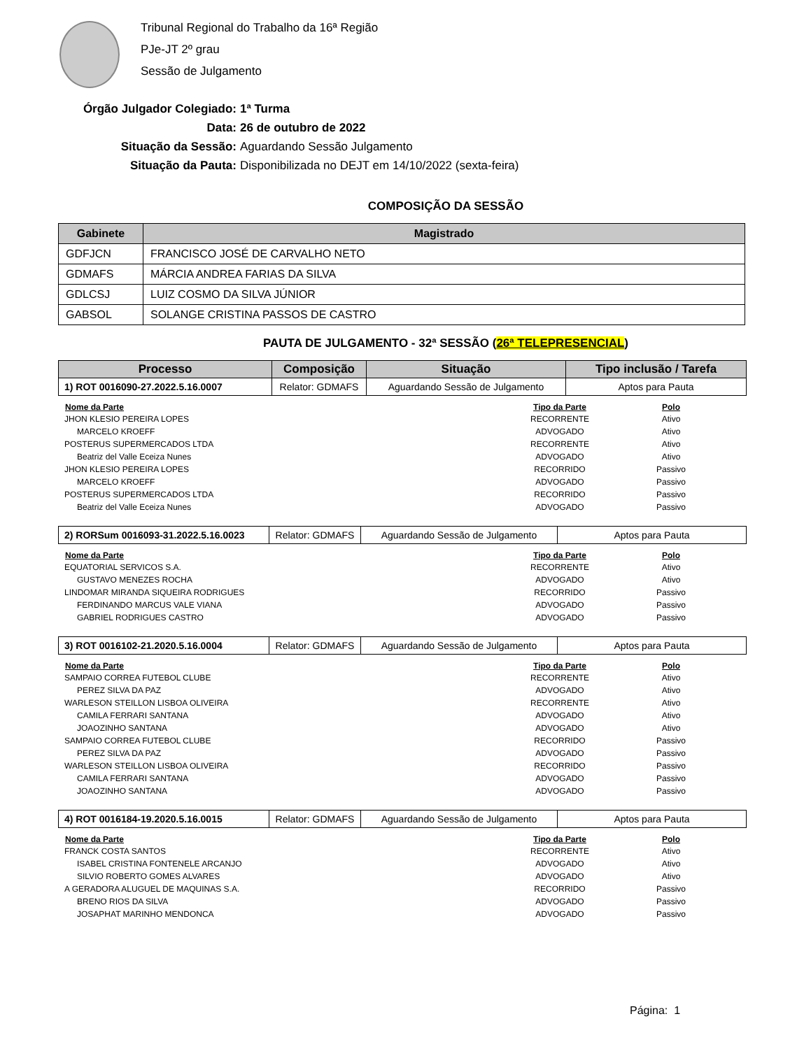Tribunal Regional do Trabalho da 16ª Região
PJe-JT 2º grau
Sessão de Julgamento
Órgão Julgador Colegiado: 1ª Turma
Data: 26 de outubro de 2022
Situação da Sessão: Aguardando Sessão Julgamento
Situação da Pauta: Disponibilizada no DEJT em 14/10/2022 (sexta-feira)
COMPOSIÇÃO DA SESSÃO
| Gabinete | Magistrado |
| --- | --- |
| GDFJCN | FRANCISCO JOSÉ DE CARVALHO NETO |
| GDMAFS | MÁRCIA ANDREA FARIAS DA SILVA |
| GDLCSJ | LUIZ COSMO DA SILVA JÚNIOR |
| GABSOL | SOLANGE CRISTINA PASSOS DE CASTRO |
PAUTA DE JULGAMENTO - 32ª SESSÃO (26ª TELEPRESENCIAL)
| Processo | Composição | Situação | Tipo inclusão / Tarefa |
| --- | --- | --- | --- |
| 1) ROT 0016090-27.2022.5.16.0007 | Relator: GDMAFS | Aguardando Sessão de Julgamento | Aptos para Pauta |
| Nome da Parte | Tipo da Parte | Polo |
| --- | --- | --- |
| JHON KLESIO PEREIRA LOPES | RECORRENTE | Ativo |
| MARCELO KROEFF | ADVOGADO | Ativo |
| POSTERUS SUPERMERCADOS LTDA | RECORRENTE | Ativo |
| Beatriz del Valle Eceiza Nunes | ADVOGADO | Ativo |
| JHON KLESIO PEREIRA LOPES | RECORRIDO | Passivo |
| MARCELO KROEFF | ADVOGADO | Passivo |
| POSTERUS SUPERMERCADOS LTDA | RECORRIDO | Passivo |
| Beatriz del Valle Eceiza Nunes | ADVOGADO | Passivo |
| 2) RORSum 0016093-31.2022.5.16.0023 | Relator: GDMAFS | Aguardando Sessão de Julgamento | Aptos para Pauta |
| Nome da Parte | Tipo da Parte | Polo |
| --- | --- | --- |
| EQUATORIAL SERVICOS S.A. | RECORRENTE | Ativo |
| GUSTAVO MENEZES ROCHA | ADVOGADO | Ativo |
| LINDOMAR MIRANDA SIQUEIRA RODRIGUES | RECORRIDO | Passivo |
| FERDINANDO MARCUS VALE VIANA | ADVOGADO | Passivo |
| GABRIEL RODRIGUES CASTRO | ADVOGADO | Passivo |
| 3) ROT 0016102-21.2020.5.16.0004 | Relator: GDMAFS | Aguardando Sessão de Julgamento | Aptos para Pauta |
| Nome da Parte | Tipo da Parte | Polo |
| --- | --- | --- |
| SAMPAIO CORREA FUTEBOL CLUBE | RECORRENTE | Ativo |
| PEREZ SILVA DA PAZ | ADVOGADO | Ativo |
| WARLESON STEILLON LISBOA OLIVEIRA | RECORRENTE | Ativo |
| CAMILA FERRARI SANTANA | ADVOGADO | Ativo |
| JOAOZINHO SANTANA | ADVOGADO | Ativo |
| SAMPAIO CORREA FUTEBOL CLUBE | RECORRIDO | Passivo |
| PEREZ SILVA DA PAZ | ADVOGADO | Passivo |
| WARLESON STEILLON LISBOA OLIVEIRA | RECORRIDO | Passivo |
| CAMILA FERRARI SANTANA | ADVOGADO | Passivo |
| JOAOZINHO SANTANA | ADVOGADO | Passivo |
| 4) ROT 0016184-19.2020.5.16.0015 | Relator: GDMAFS | Aguardando Sessão de Julgamento | Aptos para Pauta |
| Nome da Parte | Tipo da Parte | Polo |
| --- | --- | --- |
| FRANCK COSTA SANTOS | RECORRENTE | Ativo |
| ISABEL CRISTINA FONTENELE ARCANJO | ADVOGADO | Ativo |
| SILVIO ROBERTO GOMES ALVARES | ADVOGADO | Ativo |
| A GERADORA ALUGUEL DE MAQUINAS S.A. | RECORRIDO | Passivo |
| BRENO RIOS DA SILVA | ADVOGADO | Passivo |
| JOSAPHAT MARINHO MENDONCA | ADVOGADO | Passivo |
Página: 1